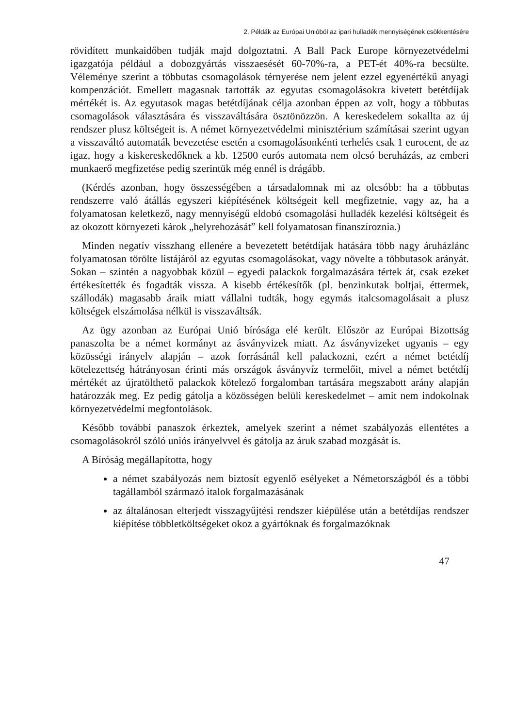2. Példák az Európai Unióból az ipari hulladék mennyiségének csökkentésére
rövidített munkaidőben tudják majd dolgoztatni. A Ball Pack Europe környezetvédelmi igazgatója például a dobozgyártás visszaesését 60-70%-ra, a PET-ét 40%-ra becsülte. Véleménye szerint a többutas csomagolások térnyerése nem jelent ezzel egyenértékű anyagi kompenzációt. Emellett magasnak tartották az egyutas csomagolásokra kivetett betétdíjak mértékét is. Az egyutasok magas betétdíjának célja azonban éppen az volt, hogy a többutas csomagolások választására és visszaváltására ösztönözzön. A kereskedelem sokallta az új rendszer plusz költségeit is. A német környezetvédelmi minisztérium számításai szerint ugyan a visszaváltó automaták bevezetése esetén a csomagolásonkénti terhelés csak 1 eurocent, de az igaz, hogy a kiskereskedőknek a kb. 12500 eurós automata nem olcsó beruházás, az emberi munkaerő megfizetése pedig szerintük még ennél is drágább.
(Kérdés azonban, hogy összességében a társadalomnak mi az olcsóbb: ha a többutas rendszerre való átállás egyszeri kiépítésének költségeit kell megfizetnie, vagy az, ha a folyamatosan keletkező, nagy mennyiségű eldobó csomagolási hulladék kezelési költségeit és az okozott környezeti károk „helyrehozását” kell folyamatosan finanszíroznia.)
Minden negatív visszhang ellenére a bevezetett betétdíjak hatására több nagy áruházlánc folyamatosan törölte listájáról az egyutas csomagolásokat, vagy növelte a többutasok arányát. Sokan – szintén a nagyobbak közül – egyedi palackok forgalmazására tértek át, csak ezeket értékesítették és fogadták vissza. A kisebb értékesítők (pl. benzinkutak boltjai, éttermek, szállodák) magasabb áraik miatt vállalni tudták, hogy egymás italcsomagolásait a plusz költségek elszámolása nélkül is visszaváltsák.
Az ügy azonban az Európai Unió bírósága elé került. Először az Európai Bizottság panaszolta be a német kormányt az ásványvizek miatt. Az ásványvizeket ugyanis – egy közösségi irányelv alapján – azok forrásánál kell palackozni, ezért a német betétdíj kötelezettség hátrányosan érinti más országok ásványvíz termelőit, mivel a német betétdíj mértékét az újratölthető palackok kötelező forgalomban tartására megszabott arány alapján határozzák meg. Ez pedig gátolja a közösségen belüli kereskedelmet – amit nem indokolnak környezetvédelmi megfontolások.
Később további panaszok érkeztek, amelyek szerint a német szabályozás ellentétes a csomagolásokról szóló uniós irányelvvel és gátolja az áruk szabad mozgását is.
A Bíróság megállapította, hogy
a német szabályozás nem biztosít egyenlő esélyeket a Németországból és a többi tagállamból származó italok forgalmazásának
az általánosan elterjedt visszagyűjtési rendszer kiépülése után a betétdíjas rendszer kiépítése többletköltségeket okoz a gyártóknak és forgalmazóknak
47